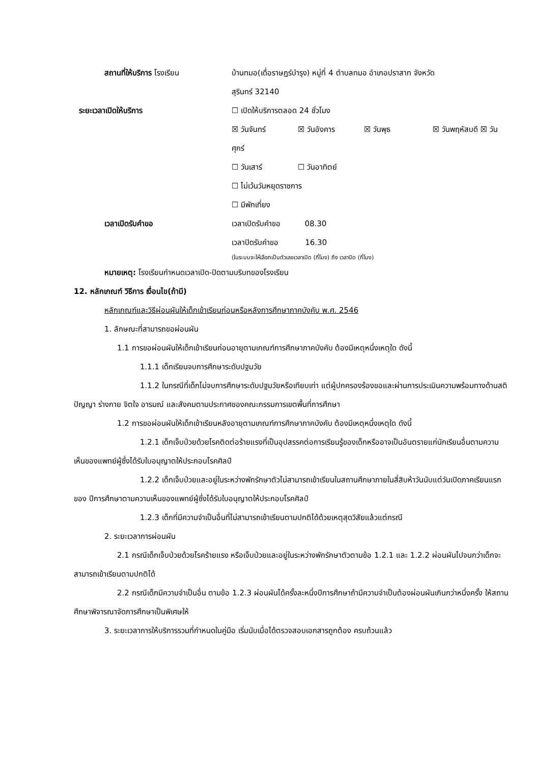สถานที่ให้บริการ โรงเรียน
บ้านทมอ(เดื่อราษฎร์บำรุง) หมู่ที่ 4 ตำบลทมอ อำเภอปราสาท จังหวัด
สุรินทร์ 32140
ระยะเวลาเปิดให้บริการ ☐ เปิดให้บริการตลอด 24 ชั่วโมง
☒ วันจันทร์ ☒ วันอังคาร ☒ วันพุธ ☒ วันพฤหัสบดี ☒ วันศุกร์
☐ วันเสาร์ ☐ วันอาทิตย์
☐ ไม่เว้นวันหยุดราชการ
☐ มีพักเที่ยง
เวลาเปิดรับคำขอ เวลาเปิดรับคำขอ 08.30
เวลาปิดรับคำขอ 16.30
(ในระบบจะให้เลือกเป็นตัวเลขเวลาเปิด (กี่โมง) ถึง เวลาปิด (กี่โมง)
หมายเหตุ: โรงเรียนกำหนดเวลาเปิด-ปิดตามบริบทของโรงเรียน
12. หลักเกณฑ์ วิธีการ เงื่อนไข(ถ้ามี)
หลักเกณฑ์และวิธีผ่อนผันให้เด็กเข้าเรียนก่อนหรือหลังการศึกษาภาคบังคับ พ.ศ. 2546
1. ลักษณะที่สามารถขอผ่อนผัน
1.1 การขอผ่อนผันให้เด็กเข้าเรียนก่อนอายุตามเกณฑ์การศึกษาภาคบังคับ ต้องมีเหตุหนึ่งเหตุใด ดังนี้
1.1.1 เด็กเรียนจบการศึกษาระดับปฐมวัย
1.1.2 ในกรณีที่เด็กไม่จบการศึกษาระดับปฐมวัยหรือเทียบเท่า แต่ผู้ปกครองร้องขอและผ่านการประเมินความพร้อมทางด้านสติปัญญา ร่างกาย จิตใจ อารมณ์ และสังคมตามประกาศของคณะกรรมการเขตพื้นที่การศึกษา
1.2 การขอผ่อนผันให้เด็กเข้าเรียนหลังอายุตามเกณฑ์การศึกษาภาคบังคับ ต้องมีเหตุหนึ่งเหตุใด ดังนี้
1.2.1 เด็กเจ็บป่วยด้วยโรคติดต่อร้ายแรงที่เป็นอุปสรรคต่อการเรียนรู้ของเด็กหรืออาจเป็นอันตรายแก่นักเรียนอื่นตามความเห็นของแพทย์ผู้ซึ่งได้รับใบอนุญาตให้ประกอบโรคศิลป์
1.2.2 เด็กเจ็บป่วยและอยู่ในระหว่างพักรักษาตัวไม่สามารถเข้าเรียนในสถานศึกษาภายในสี่สิบห้าวันนับแต่วันเปิดภาคเรียนแรกของ ปีการศึกษาตามความเห็นของแพทย์ผู้ซึ่งได้รับใบอนุญาตให้ประกอบโรคศิลป์
1.2.3 เด็กที่มีความจำเป็นอื่นที่ไม่สามารถเข้าเรียนตามปกติได้ด้วยเหตุสุดวิสัยแล้วแต่กรณี
2. ระยะเวลาการผ่อนผัน
2.1 กรณีเด็กเจ็บป่วยด้วยโรคร้ายแรง หรือเจ็บป่วยและอยู่ในระหว่างพักรักษาตัวตามข้อ 1.2.1 และ 1.2.2 ผ่อนผันไปจนกว่าเด็กจะสามารถเข้าเรียนตามปกติได้
2.2 กรณีเด็กมีความจำเป็นอื่น ตามข้อ 1.2.3 ผ่อนผันได้ครั้งละหนึ่งปีการศึกษาถ้ามีความจำเป็นต้องผ่อนผันเกินกว่าหนึ่งครั้ง ให้สถานศึกษาพิจารณาจัดการศึกษาเป็นพิเศษให้
3. ระยะเวลาการให้บริการรวมที่กำหนดในคู่มือ เริ่มนับเมื่อได้ตรวจสอบเอกสารถูกต้อง ครบถ้วนแล้ว